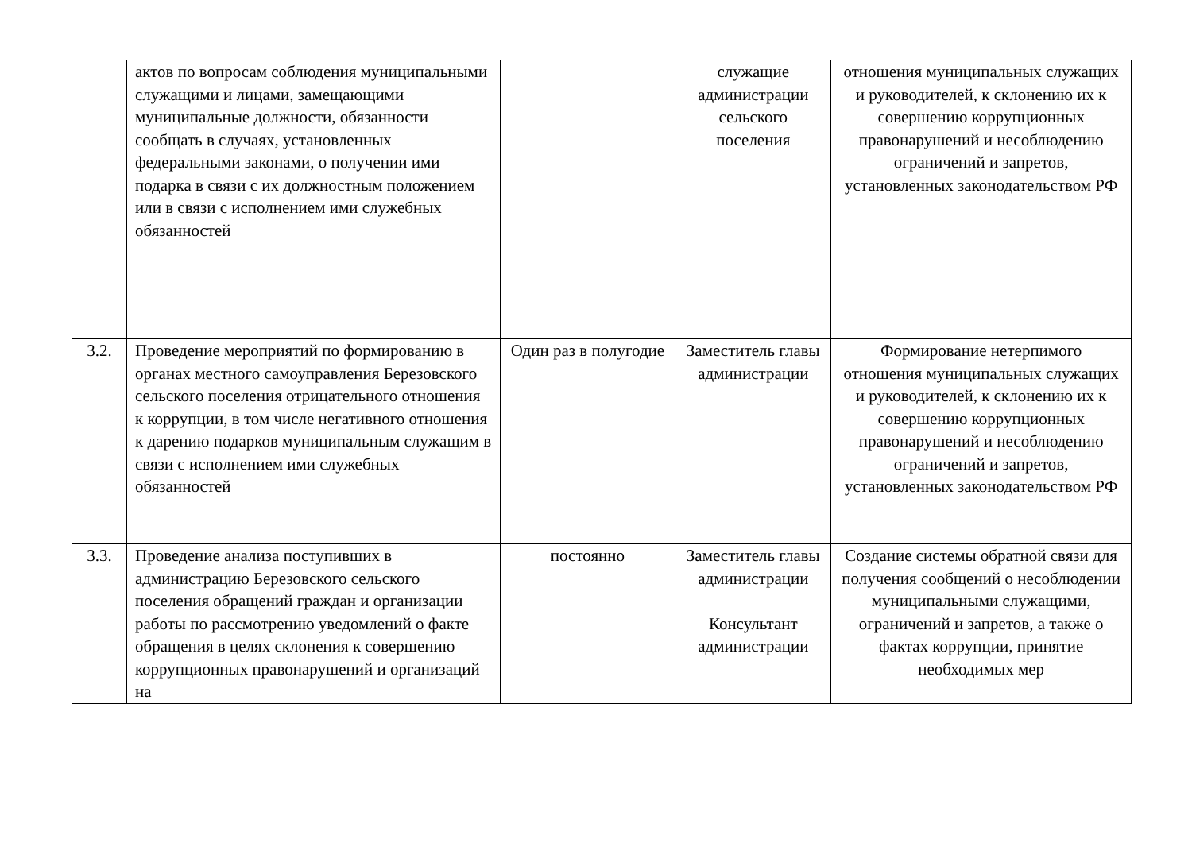| | актов по вопросам соблюдения муниципальными служащими и лицами, замещающими муниципальные должности, обязанности сообщать в случаях, установленных федеральными законами, о получении ими подарка в связи с их должностным положением или в связи с исполнением ими служебных обязанностей | | служащие администрации сельского поселения | отношения муниципальных служащих и руководителей, к склонению их к совершению коррупционных правонарушений и несоблюдению ограничений и запретов, установленных законодательством РФ |
| 3.2. | Проведение мероприятий по формированию в органах местного самоуправления Березовского сельского поселения отрицательного отношения к коррупции, в том числе негативного отношения к дарению подарков муниципальным служащим в связи с исполнением ими служебных обязанностей | Один раз в полугодие | Заместитель главы администрации | Формирование нетерпимого отношения муниципальных служащих и руководителей, к склонению их к совершению коррупционных правонарушений и несоблюдению ограничений и запретов, установленных законодательством РФ |
| 3.3. | Проведение анализа поступивших в администрацию Березовского сельского поселения обращений граждан и организации работы по рассмотрению уведомлений о факте обращения в целях склонения к совершению коррупционных правонарушений и организаций на | постоянно | Заместитель главы администрации Консультант администрации | Создание системы обратной связи для получения сообщений о несоблюдении муниципальными служащими, ограничений и запретов, а также о фактах коррупции, принятие необходимых мер |